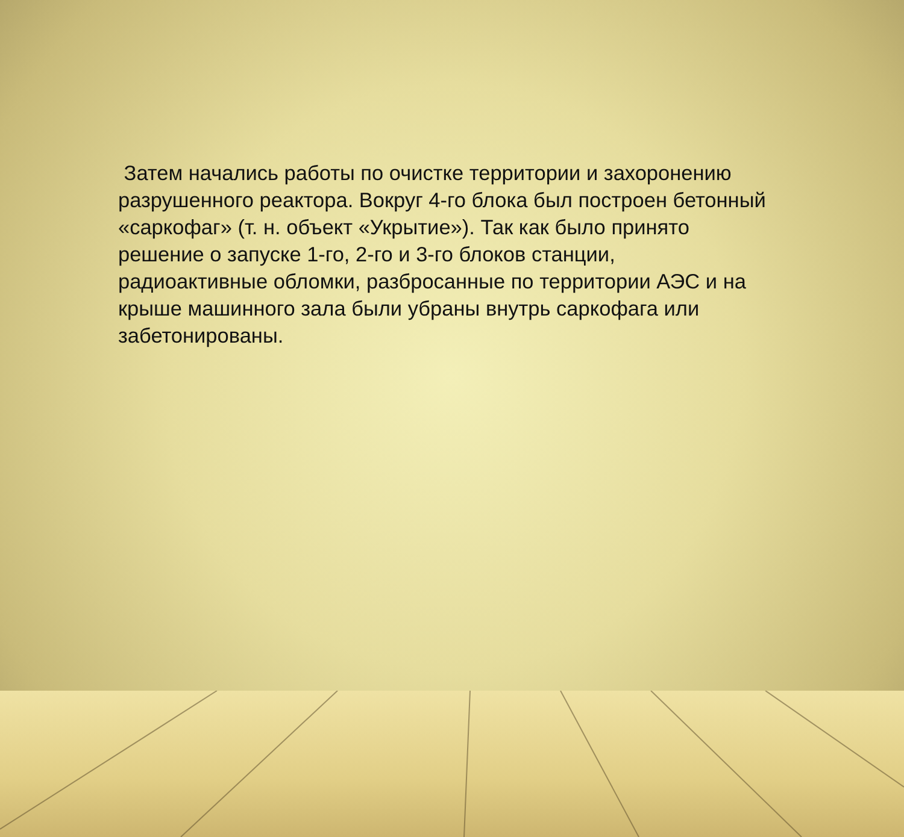Затем начались работы по очистке территории и захоронению разрушенного реактора. Вокруг 4-го блока был построен бетонный «саркофаг» (т. н. объект «Укрытие»). Так как было принято решение о запуске 1-го, 2-го и 3-го блоков станции, радиоактивные обломки, разбросанные по территории АЭС и на крыше машинного зала были убраны внутрь саркофага или забетонированы.